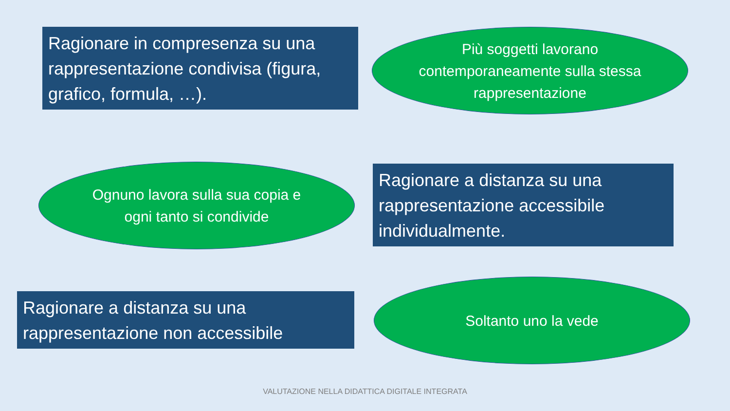Ragionare in compresenza su una rappresentazione condivisa (figura, grafico, formula, …).
Più soggetti lavorano contemporaneamente sulla stessa rappresentazione
Ognuno lavora sulla sua copia e ogni tanto si condivide
Ragionare a distanza su una rappresentazione accessibile individualmente.
Ragionare a distanza su una rappresentazione non accessibile
Soltanto uno la vede
VALUTAZIONE NELLA DIDATTICA DIGITALE INTEGRATA